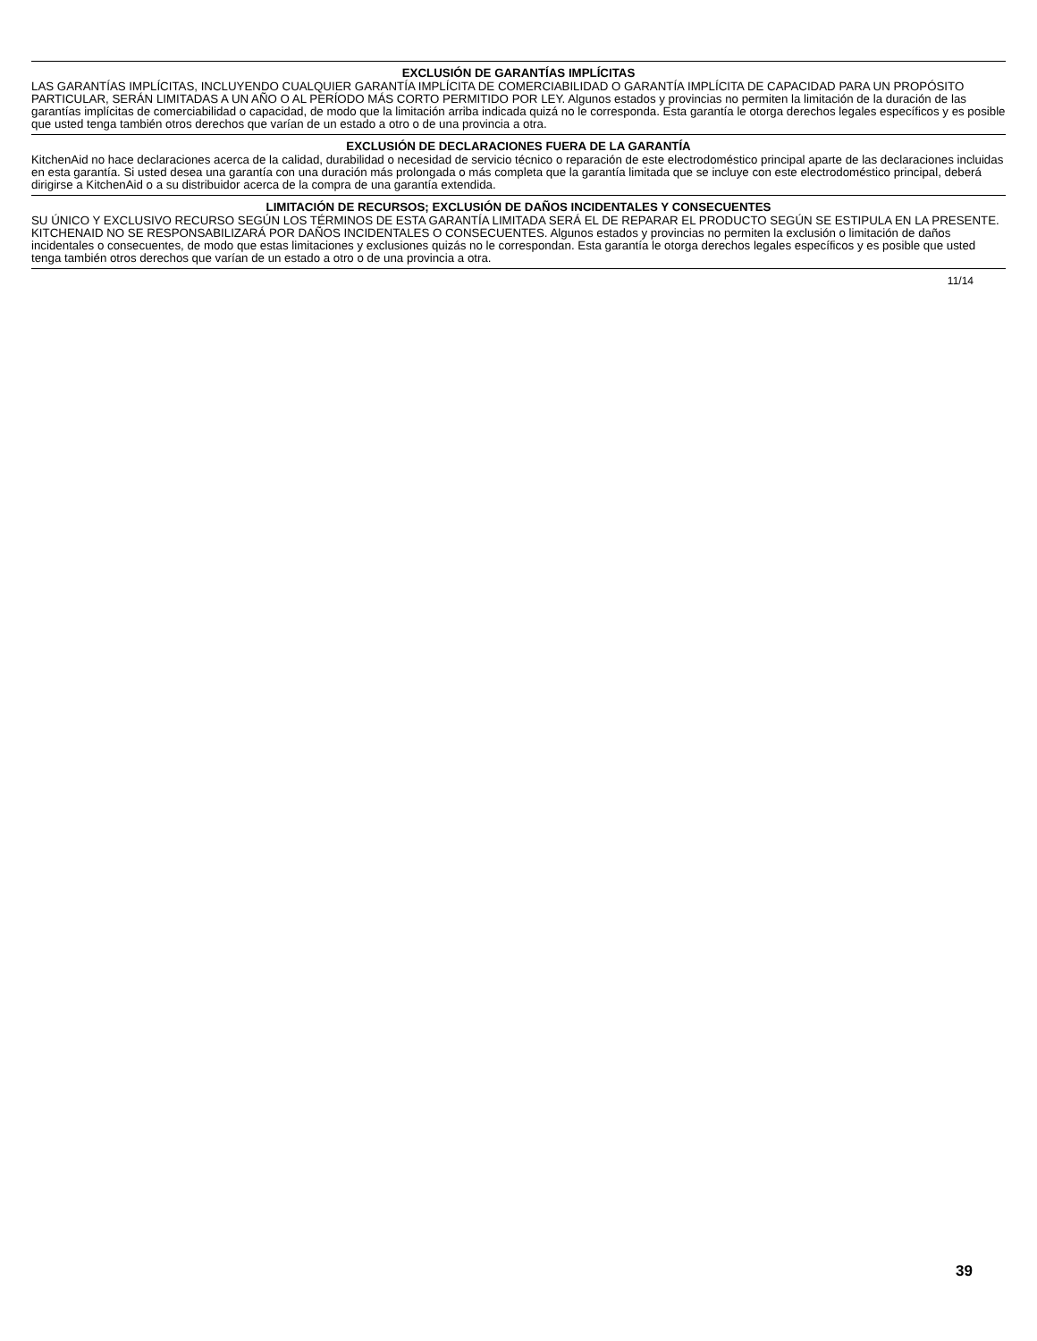EXCLUSIÓN DE GARANTÍAS IMPLÍCITAS
LAS GARANTÍAS IMPLÍCITAS, INCLUYENDO CUALQUIER GARANTÍA IMPLÍCITA DE COMERCIABILIDAD O GARANTÍA IMPLÍCITA DE CAPACIDAD PARA UN PROPÓSITO PARTICULAR, SERÁN LIMITADAS A UN AÑO O AL PERÍODO MÁS CORTO PERMITIDO POR LEY. Algunos estados y provincias no permiten la limitación de la duración de las garantías implícitas de comerciabilidad o capacidad, de modo que la limitación arriba indicada quizá no le corresponda. Esta garantía le otorga derechos legales específicos y es posible que usted tenga también otros derechos que varían de un estado a otro o de una provincia a otra.
EXCLUSIÓN DE DECLARACIONES FUERA DE LA GARANTÍA
KitchenAid no hace declaraciones acerca de la calidad, durabilidad o necesidad de servicio técnico o reparación de este electrodoméstico principal aparte de las declaraciones incluidas en esta garantía. Si usted desea una garantía con una duración más prolongada o más completa que la garantía limitada que se incluye con este electrodoméstico principal, deberá dirigirse a KitchenAid o a su distribuidor acerca de la compra de una garantía extendida.
LIMITACIÓN DE RECURSOS; EXCLUSIÓN DE DAÑOS INCIDENTALES Y CONSECUENTES
SU ÚNICO Y EXCLUSIVO RECURSO SEGÚN LOS TÉRMINOS DE ESTA GARANTÍA LIMITADA SERÁ EL DE REPARAR EL PRODUCTO SEGÚN SE ESTIPULA EN LA PRESENTE. KITCHENAID NO SE RESPONSABILIZARÁ POR DAÑOS INCIDENTALES O CONSECUENTES. Algunos estados y provincias no permiten la exclusión o limitación de daños incidentales o consecuentes, de modo que estas limitaciones y exclusiones quizás no le correspondan. Esta garantía le otorga derechos legales específicos y es posible que usted tenga también otros derechos que varían de un estado a otro o de una provincia a otra.
11/14
39